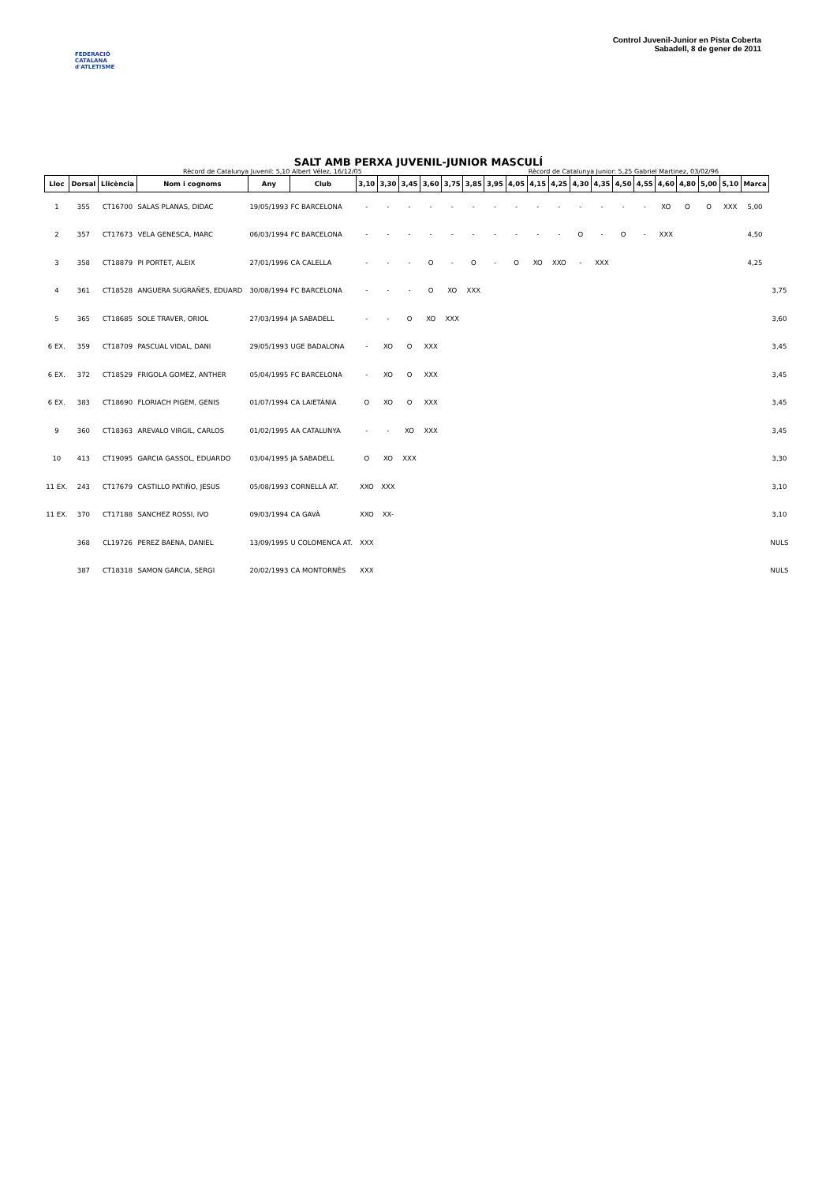FEDERACIÓ CATALANA d'ATLETISME
Control Juvenil-Junior en Pista Coberta
Sabadell, 8 de gener de 2011
SALT AMB PERXA JUVENIL-JUNIOR MASCULÍ
Rècord de Catalunya Juvenil: 5,10 Albert Vélez, 16/12/05 Rècord de Catalunya Junior: 5,25 Gabriel Martinez, 03/02/96
| Lloc | Dorsal | Llicència | Nom i cognoms | Any | Club | 3,10 | 3,30 | 3,45 | 3,60 | 3,75 | 3,85 | 3,95 | 4,05 | 4,15 | 4,25 | 4,30 | 4,35 | 4,50 | 4,55 | 4,60 | 4,80 | 5,00 | 5,10 | Marca | |
| --- | --- | --- | --- | --- | --- | --- | --- | --- | --- | --- | --- | --- | --- | --- | --- | --- | --- | --- | --- | --- | --- | --- | --- | --- | --- |
| 1 | 355 | CT16700 | SALAS PLANAS, DIDAC | 19/05/1993 | FC BARCELONA | - | - | - | - | - | - | - | - | - | - | - | - | - | - | XO | O | O | XXX | 5,00 | |
| 2 | 357 | CT17673 | VELA GENESCA, MARC | 06/03/1994 | FC BARCELONA | - | - | - | - | - | - | - | - | - | - | O | - | O | - | XXX | | | | 4,50 | |
| 3 | 358 | CT18879 | PI PORTET, ALEIX | 27/01/1996 | CA CALELLA | - | - | - | O | - | O | - | O | XO | XXO | - | XXX | | | | | | | 4,25 | |
| 4 | 361 | CT18528 | ANGUERA SUGRAÑES, EDUARD | 30/08/1994 | FC BARCELONA | - | - | - | O | XO | XXX | | | | | | | | | | | | | | 3,75 |
| 5 | 365 | CT18685 | SOLE TRAVER, ORIOL | 27/03/1994 | JA SABADELL | - | - | O | XO | XXX | | | | | | | | | | | | | | | 3,60 |
| 6 EX. | 359 | CT18709 | PASCUAL VIDAL, DANI | 29/05/1993 | UGE BADALONA | - | XO | O | XXX | | | | | | | | | | | | | | | | 3,45 |
| 6 EX. | 372 | CT18529 | FRIGOLA GOMEZ, ANTHER | 05/04/1995 | FC BARCELONA | - | XO | O | XXX | | | | | | | | | | | | | | | | 3,45 |
| 6 EX. | 383 | CT18690 | FLORIACH PIGEM, GENIS | 01/07/1994 | CA LAIETÀNIA | O | XO | O | XXX | | | | | | | | | | | | | | | | 3,45 |
| 9 | 360 | CT18363 | AREVALO VIRGIL, CARLOS | 01/02/1995 | AA CATALUNYA | - | - | XO | XXX | | | | | | | | | | | | | | | | 3,45 |
| 10 | 413 | CT19095 | GARCIA GASSOL, EDUARDO | 03/04/1995 | JA SABADELL | O | XO | XXX | | | | | | | | | | | | | | | | | 3,30 |
| 11 EX. | 243 | CT17679 | CASTILLO PATIÑO, JESUS | 05/08/1993 | CORNELLÀ AT. | XXO | XXX | | | | | | | | | | | | | | | | | | 3,10 |
| 11 EX. | 370 | CT17188 | SANCHEZ ROSSI, IVO | 09/03/1994 | CA GAVÀ | XXO | XX- | | | | | | | | | | | | | | | | | | 3,10 |
| | 368 | CL19726 | PEREZ BAENA, DANIEL | 13/09/1995 | U COLOMENCA AT. | XXX | | | | | | | | | | | | | | | | | | | NULS |
| | 387 | CT18318 | SAMON GARCIA, SERGI | 20/02/1993 | CA MONTORNÈS | XXX | | | | | | | | | | | | | | | | | | | NULS |